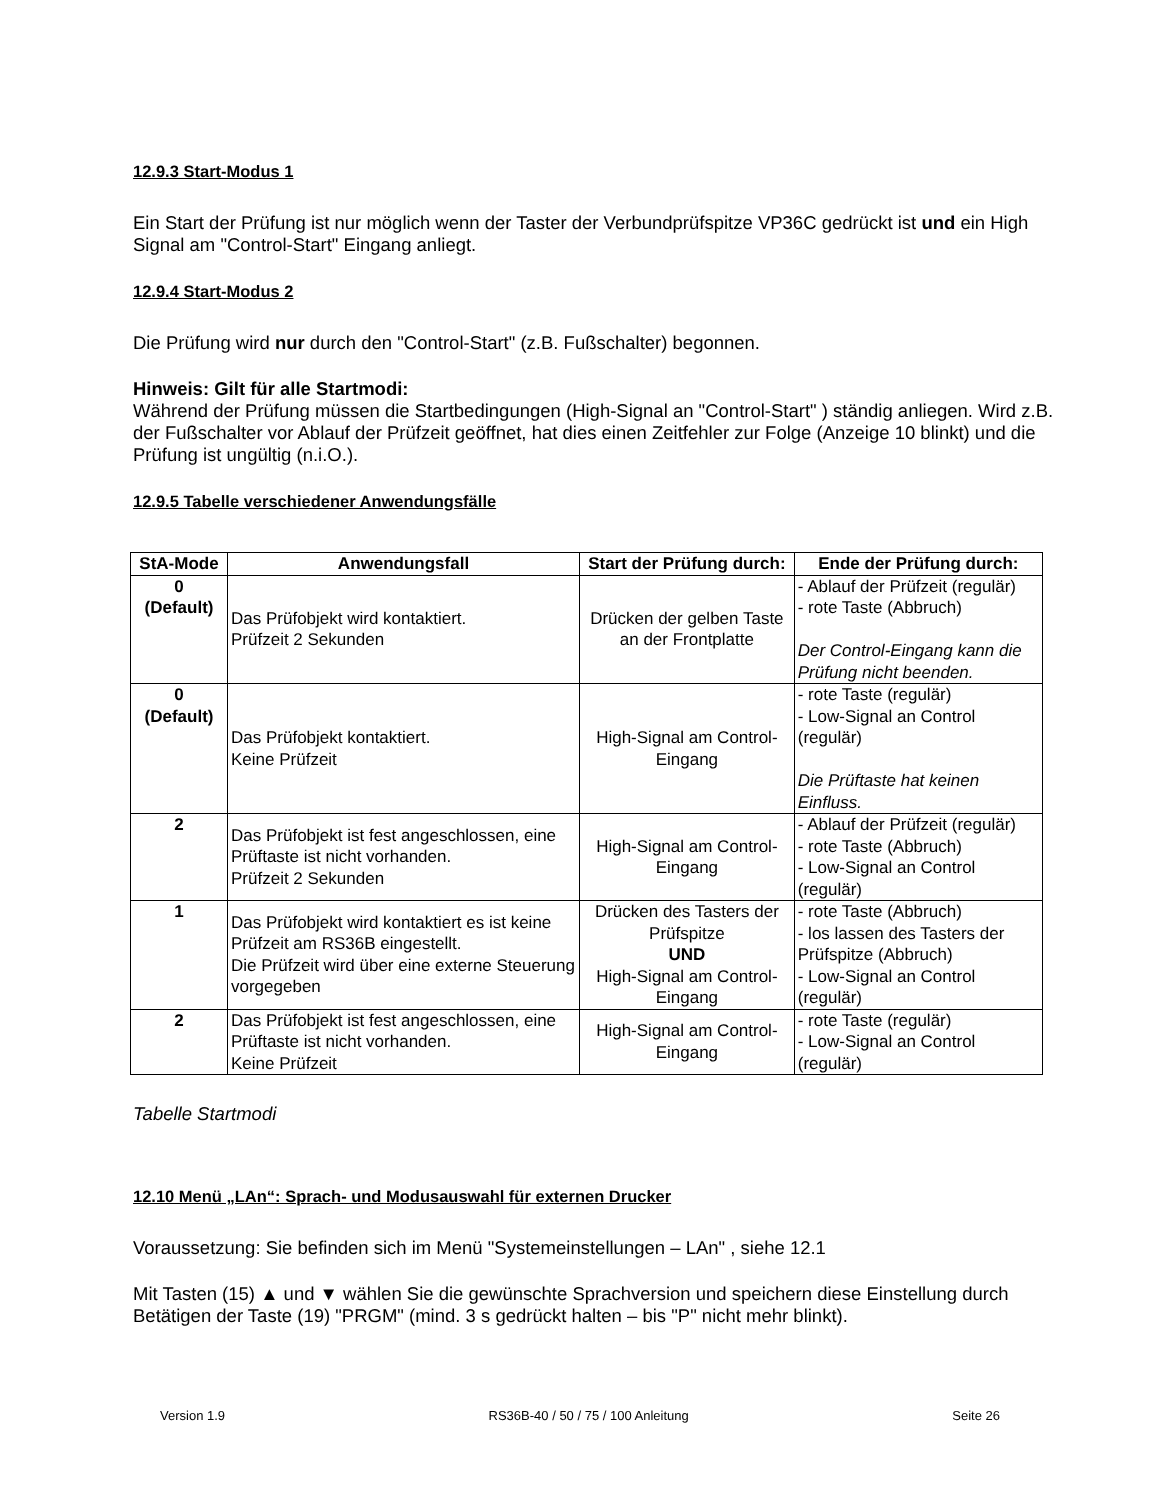12.9.3 Start-Modus 1
Ein Start der Prüfung ist nur möglich wenn der Taster der Verbundprüfspitze VP36C gedrückt ist und ein High Signal am "Control-Start" Eingang anliegt.
12.9.4 Start-Modus 2
Die Prüfung wird nur durch den "Control-Start" (z.B. Fußschalter) begonnen.
Hinweis: Gilt für alle Startmodi:
Während der Prüfung müssen die Startbedingungen (High-Signal an "Control-Start" ) ständig anliegen. Wird z.B. der Fußschalter vor Ablauf der Prüfzeit geöffnet, hat dies einen Zeitfehler zur Folge (Anzeige 10 blinkt) und die Prüfung ist ungültig (n.i.O.).
12.9.5 Tabelle verschiedener Anwendungsfälle
| StA-Mode | Anwendungsfall | Start der Prüfung durch: | Ende der Prüfung durch: |
| --- | --- | --- | --- |
| 0 (Default) | Das Prüfobjekt wird kontaktiert. Prüfzeit 2 Sekunden | Drücken der gelben Taste an der Frontplatte | - Ablauf der Prüfzeit (regulär) - rote Taste (Abbruch) Der Control-Eingang kann die Prüfung nicht beenden. |
| 0 (Default) | Das Prüfobjekt kontaktiert. Keine Prüfzeit | High-Signal am Control-Eingang | - rote Taste (regulär) - Low-Signal an Control (regulär) Die Prüftaste hat keinen Einfluss. |
| 2 | Das Prüfobjekt ist fest angeschlossen, eine Prüftaste ist nicht vorhanden. Prüfzeit 2 Sekunden | High-Signal am Control-Eingang | - Ablauf der Prüfzeit (regulär) - rote Taste (Abbruch) - Low-Signal an Control (regulär) |
| 1 | Das Prüfobjekt wird kontaktiert es ist keine Prüfzeit am RS36B eingestellt. Die Prüfzeit wird über eine externe Steuerung vorgegeben | Drücken des Tasters der Prüfspitze UND High-Signal am Control-Eingang | - rote Taste (Abbruch) - los lassen des Tasters der Prüfspitze (Abbruch) - Low-Signal an Control (regulär) |
| 2 | Das Prüfobjekt ist fest angeschlossen, eine Prüftaste ist nicht vorhanden. Keine Prüfzeit | High-Signal am Control-Eingang | - rote Taste (regulär) - Low-Signal an Control (regulär) |
Tabelle Startmodi
12.10 Menü „LAn“: Sprach- und Modusauswahl für externen Drucker
Voraussetzung: Sie befinden sich im Menü "Systemeinstellungen – LAn" , siehe 12.1
Mit Tasten (15) ▲ und ▼ wählen Sie die gewünschte Sprachversion und speichern diese Einstellung durch Betätigen der Taste (19) "PRGM" (mind. 3 s gedrückt halten – bis "P" nicht mehr blinkt).
Version 1.9 RS36B-40 / 50 / 75 / 100 Anleitung Seite 26